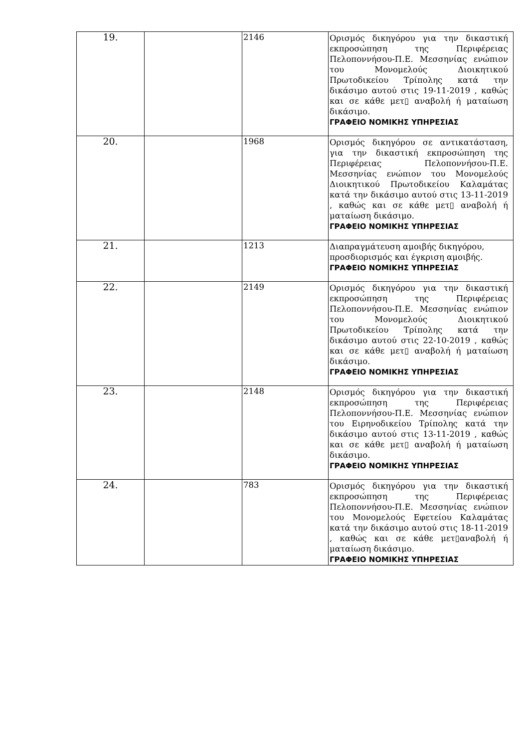| 19. | | 2146 | Ορισμός δικηγόρου για την δικαστική εκπροσώπηση της Περιφέρειας Πελοποννήσου-Π.Ε. Μεσσηνίας ενώπιον του Μονομελούς Διοικητικού Πρωτοδικείου Τρίπολης κατά την δικάσιμο αυτού στις 19-11-2019 , καθώς και σε κάθε μετ▯ αναβολή ή ματαίωση δικάσιμο. ΓΡΑΦΕΙΟ ΝΟΜΙΚΗΣ ΥΠΗΡΕΣΙΑΣ |
| 20. | | 1968 | Ορισμός δικηγόρου σε αντικατάσταση, για την δικαστική εκπροσώπηση της Περιφέρειας Πελοποννήσου-Π.Ε. Μεσσηνίας ενώπιον του Μονομελούς Διοικητικού Πρωτοδικείου Καλαμάτας κατά την δικάσιμο αυτού στις 13-11-2019 , καθώς και σε κάθε μετ▯ αναβολή ή ματαίωση δικάσιμο. ΓΡΑΦΕΙΟ ΝΟΜΙΚΗΣ ΥΠΗΡΕΣΙΑΣ |
| 21. | | 1213 | Διαπραγμάτευση αμοιβής δικηγόρου, προσδιορισμός και έγκριση αμοιβής. ΓΡΑΦΕΙΟ ΝΟΜΙΚΗΣ ΥΠΗΡΕΣΙΑΣ |
| 22. | | 2149 | Ορισμός δικηγόρου για την δικαστική εκπροσώπηση της Περιφέρειας Πελοποννήσου-Π.Ε. Μεσσηνίας ενώπιον του Μονομελούς Διοικητικού Πρωτοδικείου Τρίπολης κατά την δικάσιμο αυτού στις 22-10-2019 , καθώς και σε κάθε μετ▯ αναβολή ή ματαίωση δικάσιμο. ΓΡΑΦΕΙΟ ΝΟΜΙΚΗΣ ΥΠΗΡΕΣΙΑΣ |
| 23. | | 2148 | Ορισμός δικηγόρου για την δικαστική εκπροσώπηση της Περιφέρειας Πελοποννήσου-Π.Ε. Μεσσηνίας ενώπιον του Ειρηνοδικείου Τρίπολης κατά την δικάσιμο αυτού στις 13-11-2019 , καθώς και σε κάθε μετ▯ αναβολή ή ματαίωση δικάσιμο. ΓΡΑΦΕΙΟ ΝΟΜΙΚΗΣ ΥΠΗΡΕΣΙΑΣ |
| 24. | | 783 | Ορισμός δικηγόρου για την δικαστική εκπροσώπηση της Περιφέρειας Πελοποννήσου-Π.Ε. Μεσσηνίας ενώπιον του Μονομελούς Εφετείου Καλαμάτας κατά την δικάσιμο αυτού στις 18-11-2019 , καθώς και σε κάθε μετ▯αναβολή ή ματαίωση δικάσιμο. ΓΡΑΦΕΙΟ ΝΟΜΙΚΗΣ ΥΠΗΡΕΣΙΑΣ |